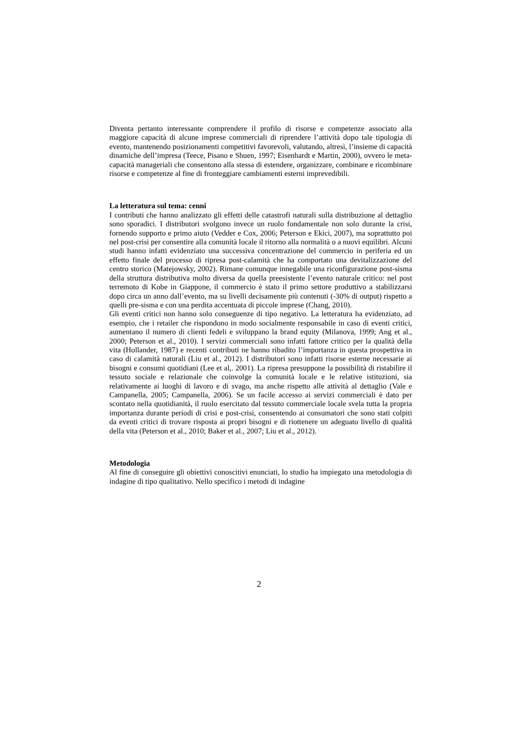Diventa pertanto interessante comprendere il profilo di risorse e competenze associato alla maggiore capacità di alcune imprese commerciali di riprendere l’attività dopo tale tipologia di evento, mantenendo posizionamenti competitivi favorevoli, valutando, altresì, l’insieme di capacità dinamiche dell’impresa (Teece, Pisano e Shuen, 1997; Eisenhardt e Martin, 2000), ovvero le meta-capacità manageriali che consentono alla stessa di estendere, organizzare, combinare e ricombinare risorse e competenze al fine di fronteggiare cambiamenti esterni imprevedibili.
La letteratura sul tema: cenni
I contributi che hanno analizzato gli effetti delle catastrofi naturali sulla distribuzione al dettaglio sono sporadici. I distributori svolgono invece un ruolo fondamentale non solo durante la crisi, fornendo supporto e primo aiuto (Vedder e Cox, 2006; Peterson e Ekici, 2007), ma soprattutto poi nel post-crisi per consentire alla comunità locale il ritorno alla normalità o a nuovi equilibri. Alcuni studi hanno infatti evidenziato una successiva concentrazione del commercio in periferia ed un effetto finale del processo di ripresa post-calamità che ha comportato una devitalizzazione del centro storico (Matejowsky, 2002). Rimane comunque innegabile una riconfigurazione post-sisma della struttura distributiva molto diversa da quella preesistente l’evento naturale critico: nel post terremoto di Kobe in Giappone, il commercio è stato il primo settore produttivo a stabilizzarsi dopo circa un anno dall’evento, ma su livelli decisamente più contenuti (-30% di output) rispetto a quelli pre-sisma e con una perdita accentuata di piccole imprese (Chang, 2010).
Gli eventi critici non hanno solo conseguenze di tipo negativo. La letteratura ha evidenziato, ad esempio, che i retailer che rispondono in modo socialmente responsabile in caso di eventi critici, aumentano il numero di clienti fedeli e sviluppano la brand equity (Milanova, 1999; Ang et al., 2000; Peterson et al., 2010). I servizi commerciali sono infatti fattore critico per la qualità della vita (Hollander, 1987) e recenti contributi ne hanno ribadito l’importanza in questa prospettiva in caso di calamità naturali (Liu et al., 2012). I distributori sono infatti risorse esterne necessarie ai bisogni e consumi quotidiani (Lee et al,. 2001). La ripresa presuppone la possibilità di ristabilire il tessuto sociale e relazionale che coinvolge la comunità locale e le relative istituzioni, sia relativamente ai luoghi di lavoro e di svago, ma anche rispetto alle attività al dettaglio (Vale e Campanella, 2005; Campanella, 2006). Se un facile accesso ai servizi commerciali è dato per scontato nella quotidianità, il ruolo esercitato dal tessuto commerciale locale svela tutta la propria importanza durante periodi di crisi e post-crisi, consentendo ai consumatori che sono stati colpiti da eventi critici di trovare risposta ai propri bisogni e di riottenere un adeguato livello di qualità della vita (Peterson et al., 2010; Baker et al., 2007; Liu et al., 2012).
Metodologia
Al fine di conseguire gli obiettivi conoscitivi enunciati, lo studio ha impiegato una metodologia di indagine di tipo qualitativo. Nello specifico i metodi di indagine
2